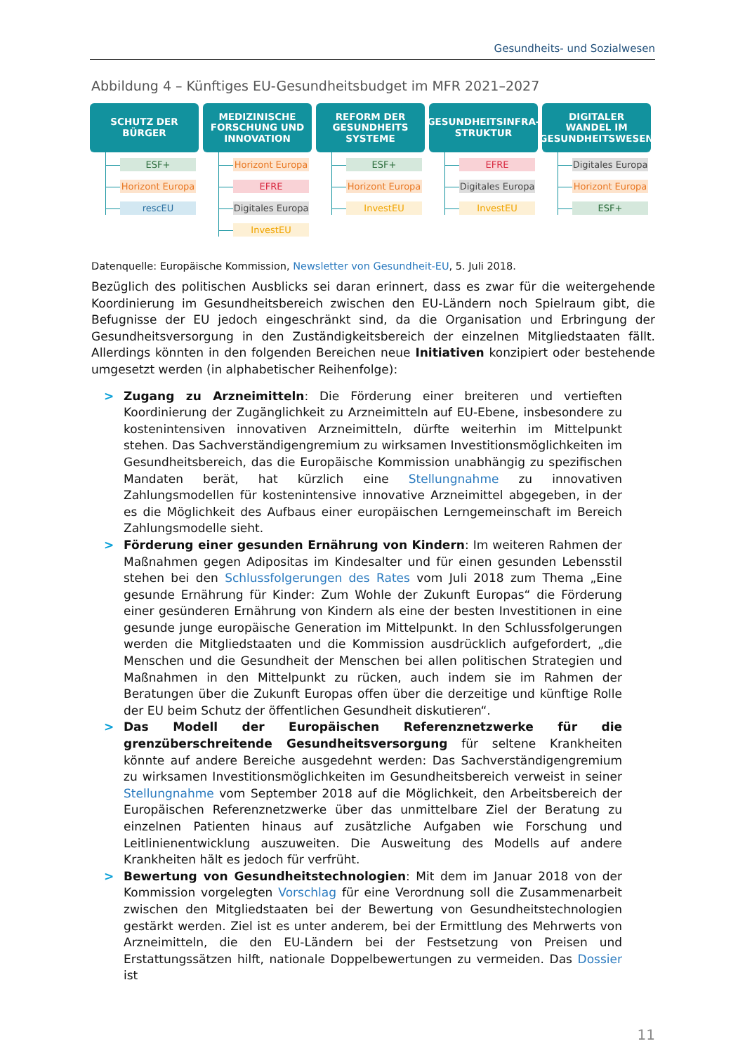Gesundheits- und Sozialwesen
Abbildung 4 – Künftiges EU-Gesundheitsbudget im MFR 2021–2027
SCHUTZ DER
BÜRGER
ESF+
Horizont Europa
rescEU
MEDIZINISCHE
FORSCHUNG UND
INNOVATION
Horizont Europa
EFRE
Digitales Europa
InvestEU
REFORM DER
GESUNDHEITS
SYSTEME
ESF+
Horizont Europa
InvestEU
GESUNDHEITSINFRA-
STRUKTUR
EFRE
Digitales Europa
InvestEU
DIGITALER
WANDEL IM
GESUNDHEITSWESEN
Digitales Europa
Horizont Europa
ESF+
Datenquelle: Europäische Kommission, Newsletter von Gesundheit-EU, 5. Juli 2018.
Bezüglich des politischen Ausblicks sei daran erinnert, dass es zwar für die weitergehende Koordinierung im Gesundheitsbereich zwischen den EU-Ländern noch Spielraum gibt, die Befugnisse der EU jedoch eingeschränkt sind, da die Organisation und Erbringung der Gesundheitsversorgung in den Zuständigkeitsbereich der einzelnen Mitgliedstaaten fällt. Allerdings könnten in den folgenden Bereichen neue Initiativen konzipiert oder bestehende umgesetzt werden (in alphabetischer Reihenfolge):
> Zugang zu Arzneimitteln: Die Förderung einer breiteren und vertieften Koordinierung der Zugänglichkeit zu Arzneimitteln auf EU-Ebene, insbesondere zu kostenintensiven innovativen Arzneimitteln, dürfte weiterhin im Mittelpunkt stehen. Das Sachverständigengremium zu wirksamen Investitionsmöglichkeiten im Gesundheitsbereich, das die Europäische Kommission unabhängig zu spezifischen Mandaten berät, hat kürzlich eine Stellungnahme zu innovativen Zahlungsmodellen für kostenintensive innovative Arzneimittel abgegeben, in der es die Möglichkeit des Aufbaus einer europäischen Lerngemeinschaft im Bereich Zahlungsmodelle sieht.
> Förderung einer gesunden Ernährung von Kindern: Im weiteren Rahmen der Maßnahmen gegen Adipositas im Kindesalter und für einen gesunden Lebensstil stehen bei den Schlussfolgerungen des Rates vom Juli 2018 zum Thema „Eine gesunde Ernährung für Kinder: Zum Wohle der Zukunft Europas“ die Förderung einer gesünderen Ernährung von Kindern als eine der besten Investitionen in eine gesunde junge europäische Generation im Mittelpunkt. In den Schlussfolgerungen werden die Mitgliedstaaten und die Kommission ausdrücklich aufgefordert, „die Menschen und die Gesundheit der Menschen bei allen politischen Strategien und Maßnahmen in den Mittelpunkt zu rücken, auch indem sie im Rahmen der Beratungen über die Zukunft Europas offen über die derzeitige und künftige Rolle der EU beim Schutz der öffentlichen Gesundheit diskutieren“.
> Das Modell der Europäischen Referenznetzwerke für die grenzüberschreitende Gesundheitsversorgung für seltene Krankheiten könnte auf andere Bereiche ausgedehnt werden: Das Sachverständigengremium zu wirksamen Investitionsmöglichkeiten im Gesundheitsbereich verweist in seiner Stellungnahme vom September 2018 auf die Möglichkeit, den Arbeitsbereich der Europäischen Referenznetzwerke über das unmittelbare Ziel der Beratung zu einzelnen Patienten hinaus auf zusätzliche Aufgaben wie Forschung und Leitlinienentwicklung auszuweiten. Die Ausweitung des Modells auf andere Krankheiten hält es jedoch für verfrüht.
> Bewertung von Gesundheitstechnologien: Mit dem im Januar 2018 von der Kommission vorgelegten Vorschlag für eine Verordnung soll die Zusammenarbeit zwischen den Mitgliedstaaten bei der Bewertung von Gesundheitstechnologien gestärkt werden. Ziel ist es unter anderem, bei der Ermittlung des Mehrwerts von Arzneimitteln, die den EU-Ländern bei der Festsetzung von Preisen und Erstattungssätzen hilft, nationale Doppelbewertungen zu vermeiden. Das Dossier ist
11